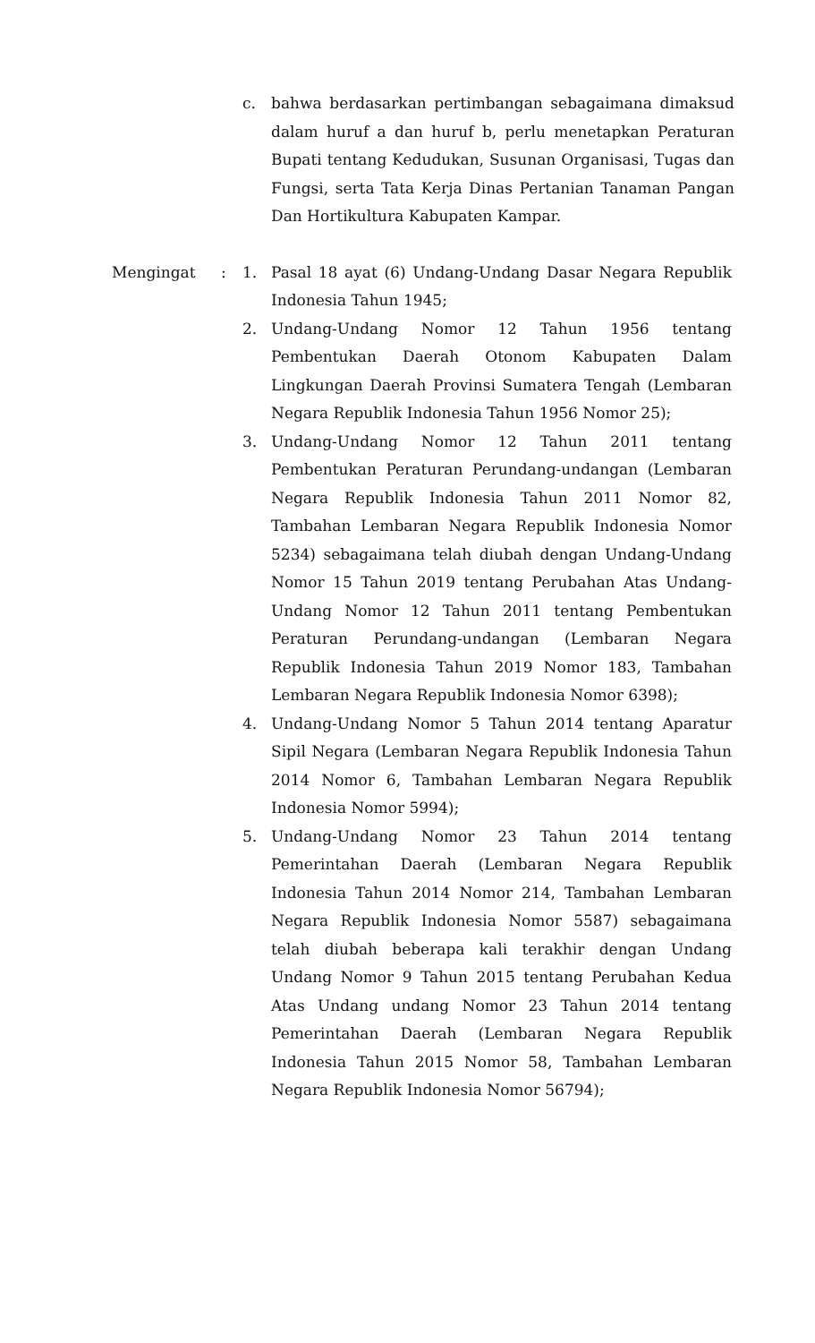c. bahwa berdasarkan pertimbangan sebagaimana dimaksud dalam huruf a dan huruf b, perlu menetapkan Peraturan Bupati tentang Kedudukan, Susunan Organisasi, Tugas dan Fungsi, serta Tata Kerja Dinas Pertanian Tanaman Pangan Dan Hortikultura Kabupaten Kampar.
Mengingat : 1. Pasal 18 ayat (6) Undang-Undang Dasar Negara Republik Indonesia Tahun 1945;
2. Undang-Undang Nomor 12 Tahun 1956 tentang Pembentukan Daerah Otonom Kabupaten Dalam Lingkungan Daerah Provinsi Sumatera Tengah (Lembaran Negara Republik Indonesia Tahun 1956 Nomor 25);
3. Undang-Undang Nomor 12 Tahun 2011 tentang Pembentukan Peraturan Perundang-undangan (Lembaran Negara Republik Indonesia Tahun 2011 Nomor 82, Tambahan Lembaran Negara Republik Indonesia Nomor 5234) sebagaimana telah diubah dengan Undang-Undang Nomor 15 Tahun 2019 tentang Perubahan Atas Undang-Undang Nomor 12 Tahun 2011 tentang Pembentukan Peraturan Perundang-undangan (Lembaran Negara Republik Indonesia Tahun 2019 Nomor 183, Tambahan Lembaran Negara Republik Indonesia Nomor 6398);
4. Undang-Undang Nomor 5 Tahun 2014 tentang Aparatur Sipil Negara (Lembaran Negara Republik Indonesia Tahun 2014 Nomor 6, Tambahan Lembaran Negara Republik Indonesia Nomor 5994);
5. Undang-Undang Nomor 23 Tahun 2014 tentang Pemerintahan Daerah (Lembaran Negara Republik Indonesia Tahun 2014 Nomor 214, Tambahan Lembaran Negara Republik Indonesia Nomor 5587) sebagaimana telah diubah beberapa kali terakhir dengan Undang Undang Nomor 9 Tahun 2015 tentang Perubahan Kedua Atas Undang undang Nomor 23 Tahun 2014 tentang Pemerintahan Daerah (Lembaran Negara Republik Indonesia Tahun 2015 Nomor 58, Tambahan Lembaran Negara Republik Indonesia Nomor 56794);